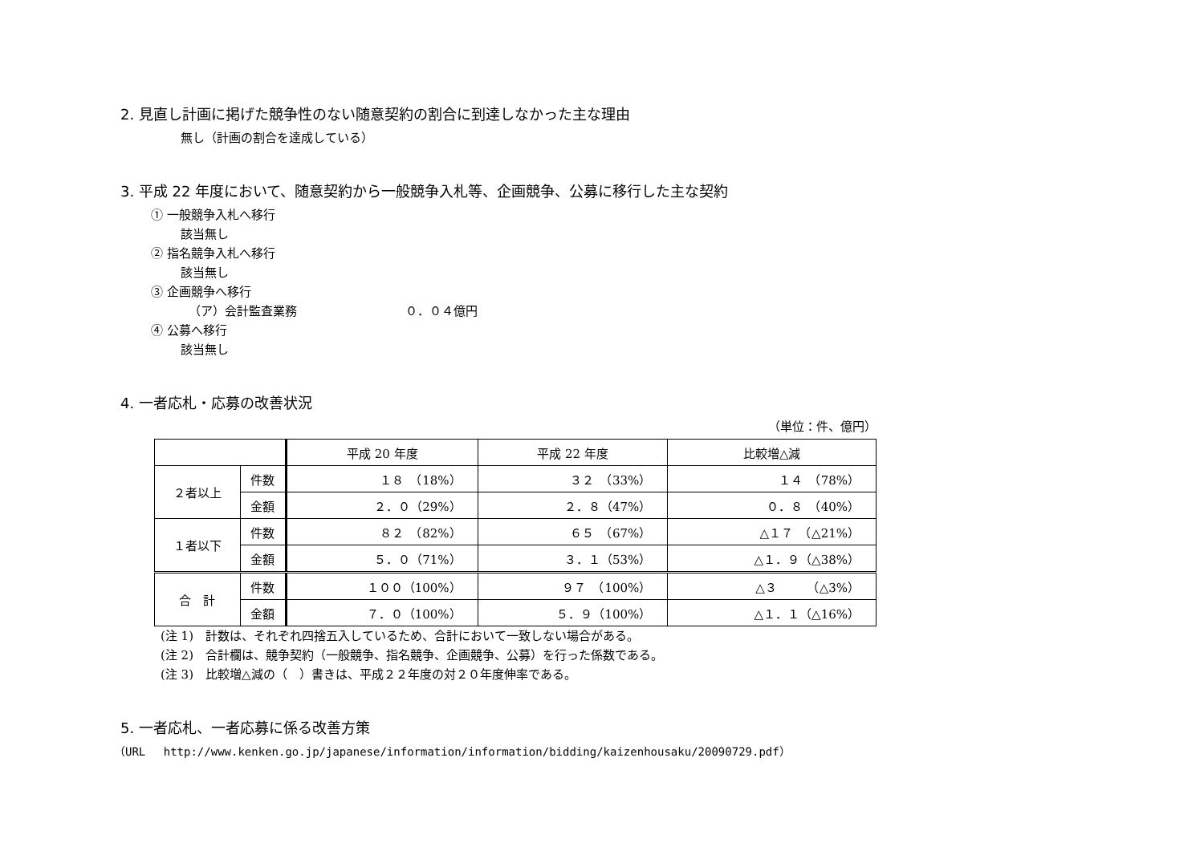2. 見直し計画に掲げた競争性のない随意契約の割合に到達しなかった主な理由
無し（計画の割合を達成している）
3. 平成 22 年度において、随意契約から一般競争入札等、企画競争、公募に移行した主な契約
① 一般競争入札へ移行
該当無し
② 指名競争入札へ移行
該当無し
③ 企画競争へ移行
（ア）会計監査業務　　　　　　　　　０．０４億円
④ 公募へ移行
該当無し
4. 一者応札・応募の改善状況
（単位：件、億円）
| | | 平成 20 年度 | 平成 22 年度 | 比較増△減 |
| --- | --- | --- | --- | --- |
| ２者以上 | 件数 | １８ （18%） | ３２ （33%） | １４ （78%） |
| | 金額 | ２．０（29%） | ２．８（47%） | ０．８ （40%） |
| １者以下 | 件数 | ８２ （82%） | ６５ （67%） | △１７ （△21%） |
| | 金額 | ５．０（71%） | ３．１（53%） | △１．９（△38%） |
| 合 計 | 件数 | １００（100%） | ９７ （100%） | △３ （△3%） |
| | 金額 | ７．０（100%） | ５．９（100%） | △１．１（△16%） |
(注 1)　計数は、それぞれ四捨五入しているため、合計において一致しない場合がある。
(注 2)　合計欄は、競争契約（一般競争、指名競争、企画競争、公募）を行った係数である。
(注 3)　比較増△減の（　）書きは、平成２２年度の対２０年度伸率である。
5. 一者応札、一者応募に係る改善方策
（URL　 http://www.kenken.go.jp/japanese/information/information/bidding/kaizenhousaku/20090729.pdf）